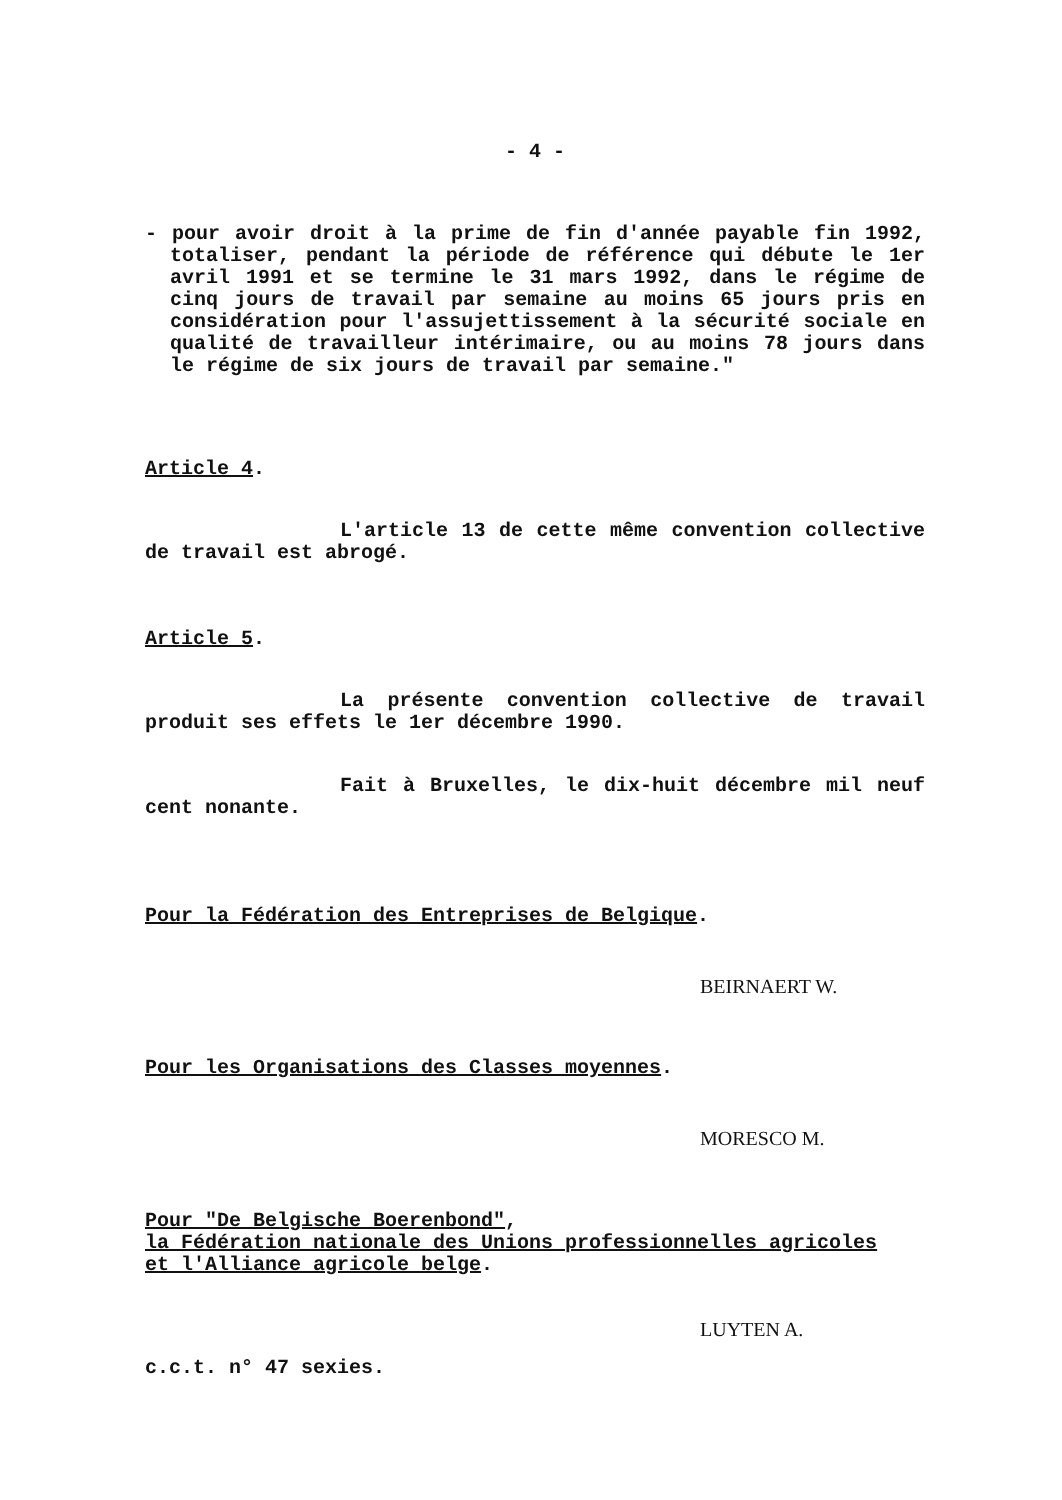- 4 -
- pour avoir droit à la prime de fin d'année payable fin 1992, totaliser, pendant la période de référence qui débute le 1er avril 1991 et se termine le 31 mars 1992, dans le régime de cinq jours de travail par semaine au moins 65 jours pris en considération pour l'assujettissement à la sécurité sociale en qualité de travailleur intérimaire, ou au moins 78 jours dans le régime de six jours de travail par semaine."
Article 4.
L'article 13 de cette même convention collective de travail est abrogé.
Article 5.
La présente convention collective de travail produit ses effets le 1er décembre 1990.
Fait à Bruxelles, le dix-huit décembre mil neuf cent nonante.
Pour la Fédération des Entreprises de Belgique.
BEIRNAERT W.
Pour les Organisations des Classes moyennes.
MORESCO M.
Pour "De Belgische Boerenbond",
la Fédération nationale des Unions professionnelles agricoles
et l'Alliance agricole belge.
LUYTEN A.
c.c.t. n° 47 sexies.